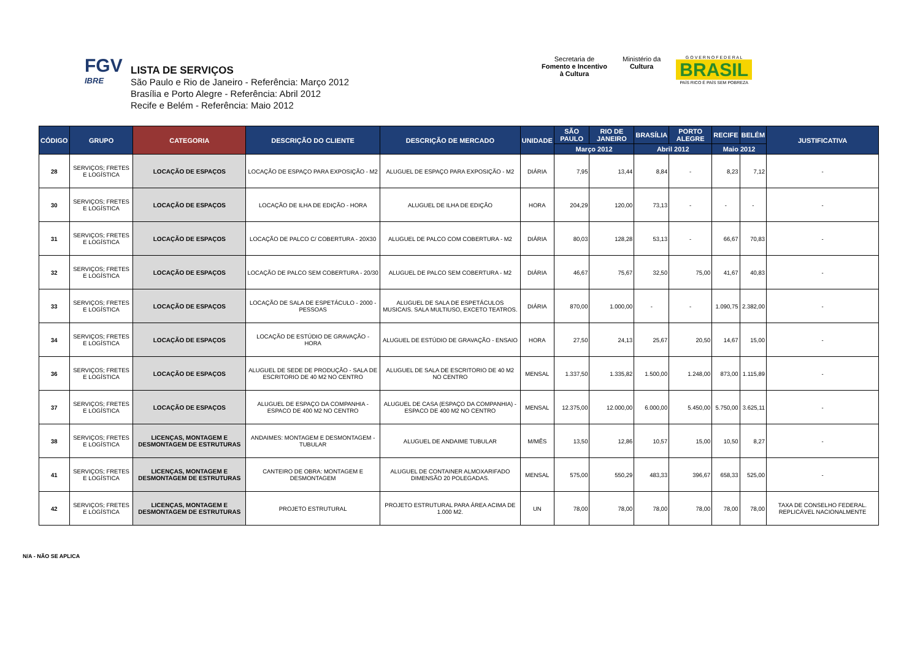FGV
IBRE
LISTA DE SERVIÇOS
São Paulo e Rio de Janeiro - Referência: Março 2012
Brasília e Porto Alegre - Referência: Abril 2012
Recife e Belém - Referência: Maio 2012
Secretaria de
Fomento e Incentivo
à Cultura
Ministério da
Cultura
G O V E R N O F E D E R A L
BRASIL
PAÍS RICO É PAÍS SEM POBREZA
| CÓDIGO | GRUPO | CATEGORIA | DESCRIÇÃO DO CLIENTE | DESCRIÇÃO DE MERCADO | UNIDADE | SÃO PAULO | RIO DE JANEIRO | BRASÍLIA | PORTO ALEGRE | RECIFE | BELÉM | JUSTIFICATIVA |
| --- | --- | --- | --- | --- | --- | --- | --- | --- | --- | --- | --- | --- |
| | | | | | | Março 2012 | | Abril 2012 | | Maio 2012 | | |
| 28 | SERVIÇOS; FRETES E LOGÍSTICA | LOCAÇÃO DE ESPAÇOS | LOCAÇÃO DE ESPAÇO PARA EXPOSIÇÃO - M2 | ALUGUEL DE ESPAÇO PARA EXPOSIÇÃO - M2 | DIÁRIA | 7,95 | 13,44 | 8,84 | - | 8,23 | 7,12 | - |
| 30 | SERVIÇOS; FRETES E LOGÍSTICA | LOCAÇÃO DE ESPAÇOS | LOCAÇÃO DE ILHA DE EDIÇÃO - HORA | ALUGUEL DE ILHA DE EDIÇÃO | HORA | 204,29 | 120,00 | 73,13 | - | - | - | - |
| 31 | SERVIÇOS; FRETES E LOGÍSTICA | LOCAÇÃO DE ESPAÇOS | LOCAÇÃO DE PALCO C/ COBERTURA - 20X30 | ALUGUEL DE PALCO COM COBERTURA - M2 | DIÁRIA | 80,03 | 128,28 | 53,13 | - | 66,67 | 70,83 | - |
| 32 | SERVIÇOS; FRETES E LOGÍSTICA | LOCAÇÃO DE ESPAÇOS | LOCAÇÃO DE PALCO SEM COBERTURA - 20/30 | ALUGUEL DE PALCO SEM COBERTURA - M2 | DIÁRIA | 46,67 | 75,67 | 32,50 | 75,00 | 41,67 | 40,83 | - |
| 33 | SERVIÇOS; FRETES E LOGÍSTICA | LOCAÇÃO DE ESPAÇOS | LOCAÇÃO DE SALA DE ESPETÁCULO - 2000 -PESSOAS | ALUGUEL DE SALA DE ESPETÁCULOS MUSICAIS. SALA MULTIUSO, EXCETO TEATROS. | DIÁRIA | 870,00 | 1.000,00 | - | - | 1.090,75 | 2.382,00 | - |
| 34 | SERVIÇOS; FRETES E LOGÍSTICA | LOCAÇÃO DE ESPAÇOS | LOCAÇÃO DE ESTÚDIO DE GRAVAÇÃO - HORA | ALUGUEL DE ESTÚDIO DE GRAVAÇÃO - ENSAIO | HORA | 27,50 | 24,13 | 25,67 | 20,50 | 14,67 | 15,00 | - |
| 36 | SERVIÇOS; FRETES E LOGÍSTICA | LOCAÇÃO DE ESPAÇOS | ALUGUEL DE SEDE DE PRODUÇÃO - SALA DE ESCRITORIO DE 40 M2 NO CENTRO | ALUGUEL DE SALA DE ESCRITORIO DE 40 M2 NO CENTRO | MENSAL | 1.337,50 | 1.335,82 | 1.500,00 | 1.248,00 | 873,00 | 1.115,89 | - |
| 37 | SERVIÇOS; FRETES E LOGÍSTICA | LOCAÇÃO DE ESPAÇOS | ALUGUEL DE ESPAÇO DA COMPANHIA - ESPACO DE 400 M2 NO CENTRO | ALUGUEL DE CASA (ESPAÇO DA COMPANHIA) - ESPACO DE 400 M2 NO CENTRO | MENSAL | 12.375,00 | 12.000,00 | 6.000,00 | 5.450,00 | 5.750,00 | 3.625,11 | - |
| 38 | SERVIÇOS; FRETES E LOGÍSTICA | LICENÇAS, MONTAGEM E DESMONTAGEM DE ESTRUTURAS | ANDAIMES: MONTAGEM E DESMONTAGEM - TUBULAR | ALUGUEL DE ANDAIME TUBULAR | M/MÊS | 13,50 | 12,86 | 10,57 | 15,00 | 10,50 | 8,27 | - |
| 41 | SERVIÇOS; FRETES E LOGÍSTICA | LICENÇAS, MONTAGEM E DESMONTAGEM DE ESTRUTURAS | CANTEIRO DE OBRA: MONTAGEM E DESMONTAGEM | ALUGUEL DE CONTAINER ALMOXARIFADO DIMENSÃO 20 POLEGADAS. | MENSAL | 575,00 | 550,29 | 483,33 | 396,67 | 658,33 | 525,00 | - |
| 42 | SERVIÇOS; FRETES E LOGÍSTICA | LICENÇAS, MONTAGEM E DESMONTAGEM DE ESTRUTURAS | PROJETO ESTRUTURAL | PROJETO ESTRUTURAL PARA ÁREA ACIMA DE 1.000 M2. | UN | 78,00 | 78,00 | 78,00 | 78,00 | 78,00 | 78,00 | TAXA DE CONSELHO FEDERAL. REPLICÁVEL NACIONALMENTE |
N/A - NÃO SE APLICA